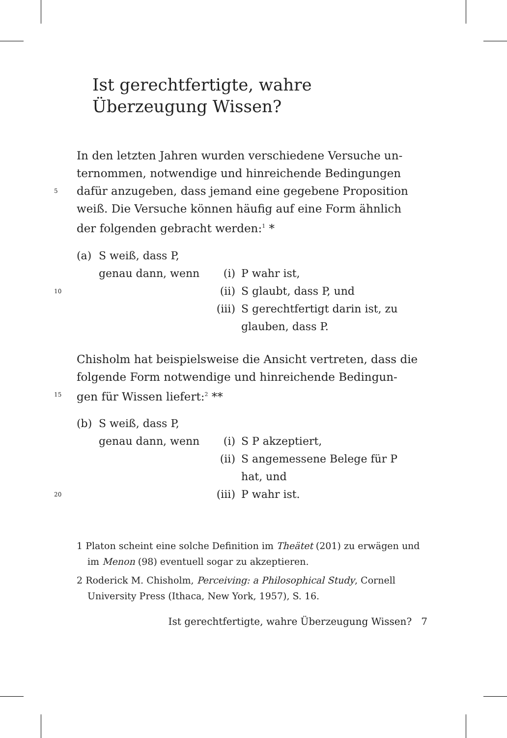Ist gerechtfertigte, wahre Überzeugung Wissen?
In den letzten Jahren wurden verschiedene Versuche un-
ternommen, notwendige und hinreichende Bedingungen
5 dafür anzugeben, dass jemand eine gegebene Proposition
weiß. Die Versuche können häufig auf eine Form ähnlich
der folgenden gebracht werden:<sup>1</sup> *
(a) S weiß, dass P, genau dann, wenn (i) P wahr ist, 10 (ii) S glaubt, dass P, und (iii) S gerechtfertigt darin ist, zu glauben, dass P.
Chisholm hat beispielsweise die Ansicht vertreten, dass die
folgende Form notwendige und hinreichende Bedingun-
15 gen für Wissen liefert:<sup>2</sup> **
(b) S weiß, dass P, genau dann, wenn (i) S P akzeptiert, (ii) S angemessene Belege für P hat, und 20 (iii) P wahr ist.
1 Platon scheint eine solche Definition im Theätet (201) zu erwägen und im Menon (98) eventuell sogar zu akzeptieren.
2 Roderick M. Chisholm, Perceiving: a Philosophical Study, Cornell University Press (Ithaca, New York, 1957), S. 16.
Ist gerechtfertigte, wahre Überzeugung Wissen? 7